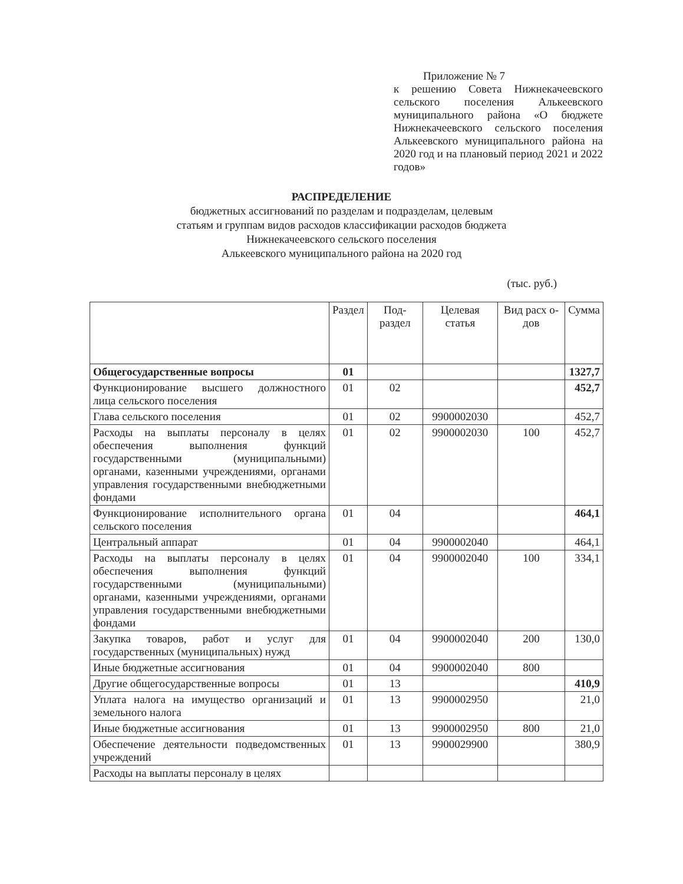Приложение № 7
к решению Совета Нижнекачеевского сельского поселения Алькеевского муниципального района «О бюджете Нижнекачеевского сельского поселения Алькеевского муниципального района на 2020 год и на плановый период 2021 и 2022 годов»
РАСПРЕДЕЛЕНИЕ
бюджетных ассигнований по разделам и подразделам, целевым
статьям и группам видов расходов классификации расходов бюджета
Нижнекачеевского сельского поселения
Алькеевского муниципального района на 2020 год
(тыс. руб.)
| | Раздел | Под-раздел | Целевая статья | Вид расх о-дов | Сумма |
| Общегосударственные вопросы | 01 | | | | 1327,7 |
| Функционирование высшего должностного лица сельского поселения | 01 | 02 | | | 452,7 |
| Глава сельского поселения | 01 | 02 | 9900002030 | | 452,7 |
| Расходы на выплаты персоналу в целях обеспечения выполнения функций государственными (муниципальными) органами, казенными учреждениями, органами управления государственными внебюджетными фондами | 01 | 02 | 9900002030 | 100 | 452,7 |
| Функционирование исполнительного органа сельского поселения | 01 | 04 | | | 464,1 |
| Центральный аппарат | 01 | 04 | 9900002040 | | 464,1 |
| Расходы на выплаты персоналу в целях обеспечения выполнения функций государственными (муниципальными) органами, казенными учреждениями, органами управления государственными внебюджетными фондами | 01 | 04 | 9900002040 | 100 | 334,1 |
| Закупка товаров, работ и услуг для государственных (муниципальных) нужд | 01 | 04 | 9900002040 | 200 | 130,0 |
| Иные бюджетные ассигнования | 01 | 04 | 9900002040 | 800 | |
| Другие общегосударственные вопросы | 01 | 13 | | | 410,9 |
| Уплата налога на имущество организаций и земельного налога | 01 | 13 | 9900002950 | | 21,0 |
| Иные бюджетные ассигнования | 01 | 13 | 9900002950 | 800 | 21,0 |
| Обеспечение деятельности подведомственных учреждений | 01 | 13 | 9900029900 | | 380,9 |
| Расходы на выплаты персоналу в целях | | | | | |